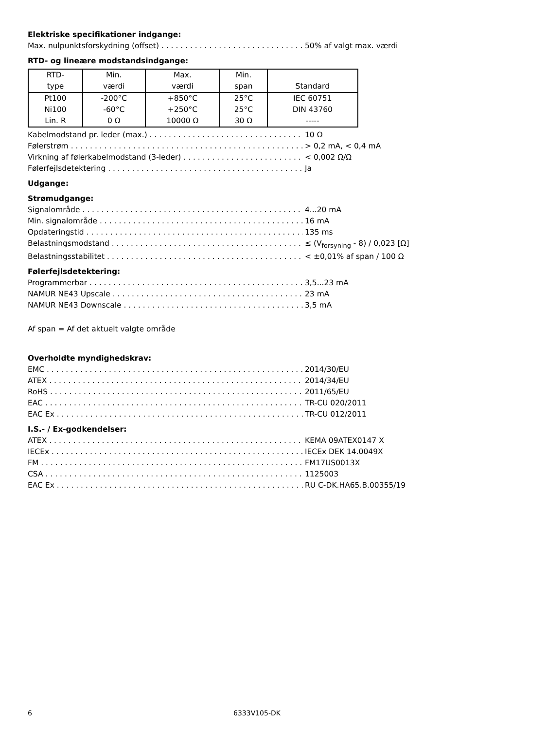Elektriske specifikationer indgange:
Max. nulpunktsforskydning (offset) 50% af valgt max. værdi
RTD- og lineære modstandsindgange:
| RTD- type | Min. værdi | Max. værdi | Min. span | Standard |
| --- | --- | --- | --- | --- |
| Pt100 Ni100 Lin. R | -200°C -60°C 0 Ω | +850°C +250°C 10000 Ω | 25°C 25°C 30 Ω | IEC 60751 DIN 43760 ----- |
Kabelmodstand pr. leder (max.) 10 Ω
Følerstrøm > 0,2 mA, < 0,4 mA
Virkning af følerkabelmodstand (3-leder) < 0,002 Ω/Ω
Følerfejlsdetektering Ja
Udgange:
Strømudgange:
Signalområde 4...20 mA
Min. signalområde 16 mA
Opdateringstid 135 ms
Belastningsmodstand ≤ (V<sub>forsyning</sub> - 8) / 0,023 [Ω]
Belastningsstabilitet < ±0,01% af span / 100 Ω
Følerfejlsdetektering:
Programmerbar 3,5...23 mA
NAMUR NE43 Upscale 23 mA
NAMUR NE43 Downscale 3,5 mA
Af span = Af det aktuelt valgte område
Overholdte myndighedskrav:
EMC 2014/30/EU
ATEX 2014/34/EU
RoHS 2011/65/EU
EAC TR-CU 020/2011
EAC Ex TR-CU 012/2011
I.S.- / Ex-godkendelser:
ATEX KEMA 09ATEX0147 X
IECEx IECEx DEK 14.0049X
FM FM17US0013X
CSA 1125003
EAC Ex RU C-DK.HA65.B.00355/19
6 6333V105-DK